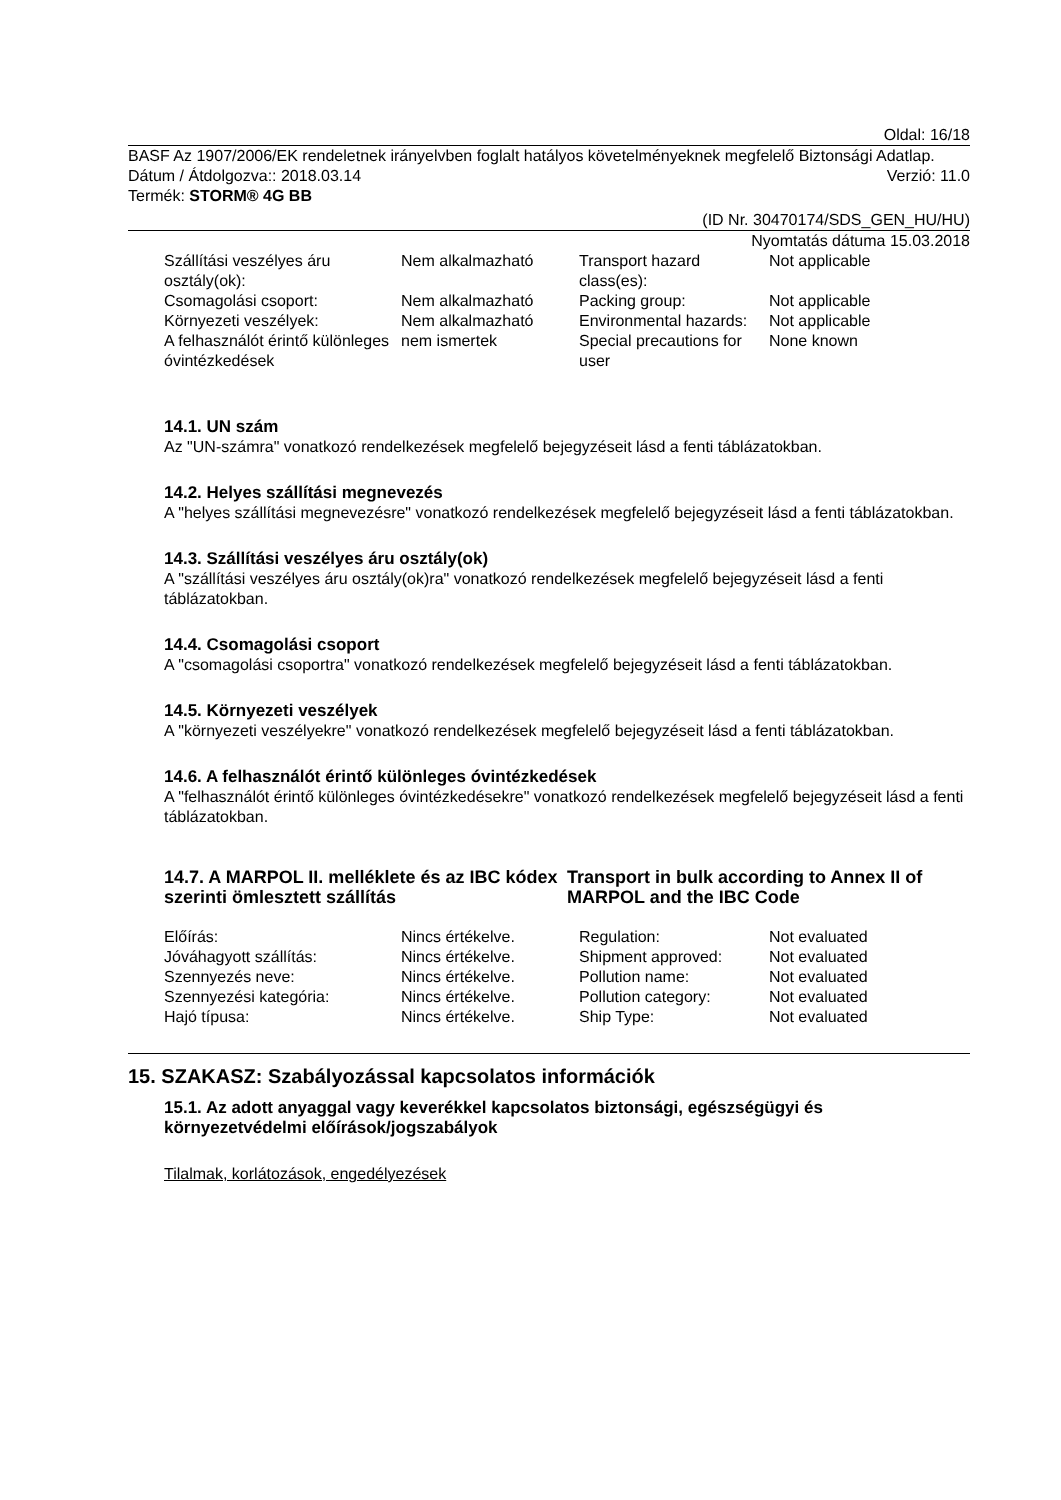Oldal: 16/18
BASF Az 1907/2006/EK rendeletnek irányelvben foglalt hatályos követelményeknek megfelelő Biztonsági Adatlap.
Dátum / Átdolgozva:: 2018.03.14 Verzió: 11.0
Termék: STORM® 4G BB
(ID Nr. 30470174/SDS_GEN_HU/HU)
Nyomtatás dátuma 15.03.2018
| Szállítási veszélyes áru osztály(ok): | Nem alkalmazható | Transport hazard class(es): | Not applicable |
| Csomagolási csoport: | Nem alkalmazható | Packing group: | Not applicable |
| Környezeti veszélyek: | Nem alkalmazható | Environmental hazards: | Not applicable |
| A felhasználót érintő különleges óvintézkedések | nem ismertek | Special precautions for user | None known |
14.1. UN szám
Az "UN-számra" vonatkozó rendelkezések megfelelő bejegyzéseit lásd a fenti táblázatokban.
14.2. Helyes szállítási megnevezés
A "helyes szállítási megnevezésre" vonatkozó rendelkezések megfelelő bejegyzéseit lásd a fenti táblázatokban.
14.3. Szállítási veszélyes áru osztály(ok)
A "szállítási veszélyes áru osztály(ok)ra" vonatkozó rendelkezések megfelelő bejegyzéseit lásd a fenti táblázatokban.
14.4. Csomagolási csoport
A "csomagolási csoportra" vonatkozó rendelkezések megfelelő bejegyzéseit lásd a fenti táblázatokban.
14.5. Környezeti veszélyek
A "környezeti veszélyekre" vonatkozó rendelkezések megfelelő bejegyzéseit lásd a fenti táblázatokban.
14.6. A felhasználót érintő különleges óvintézkedések
A "felhasználót érintő különleges óvintézkedésekre" vonatkozó rendelkezések megfelelő bejegyzéseit lásd a fenti táblázatokban.
14.7. A MARPOL II. melléklete és az IBC kódex szerinti ömlesztett szállítás
Transport in bulk according to Annex II of MARPOL and the IBC Code
| Előírás: | Nincs értékelve. | Regulation: | Not evaluated |
| Jóváhagyott szállítás: | Nincs értékelve. | Shipment approved: | Not evaluated |
| Szennyezés neve: | Nincs értékelve. | Pollution name: | Not evaluated |
| Szennyezési kategória: | Nincs értékelve. | Pollution category: | Not evaluated |
| Hajó típusa: | Nincs értékelve. | Ship Type: | Not evaluated |
15. SZAKASZ: Szabályozással kapcsolatos információk
15.1. Az adott anyaggal vagy keverékkel kapcsolatos biztonsági, egészségügyi és környezetvédelmi előírások/jogszabályok
Tilalmak, korlátozások, engedélyezések